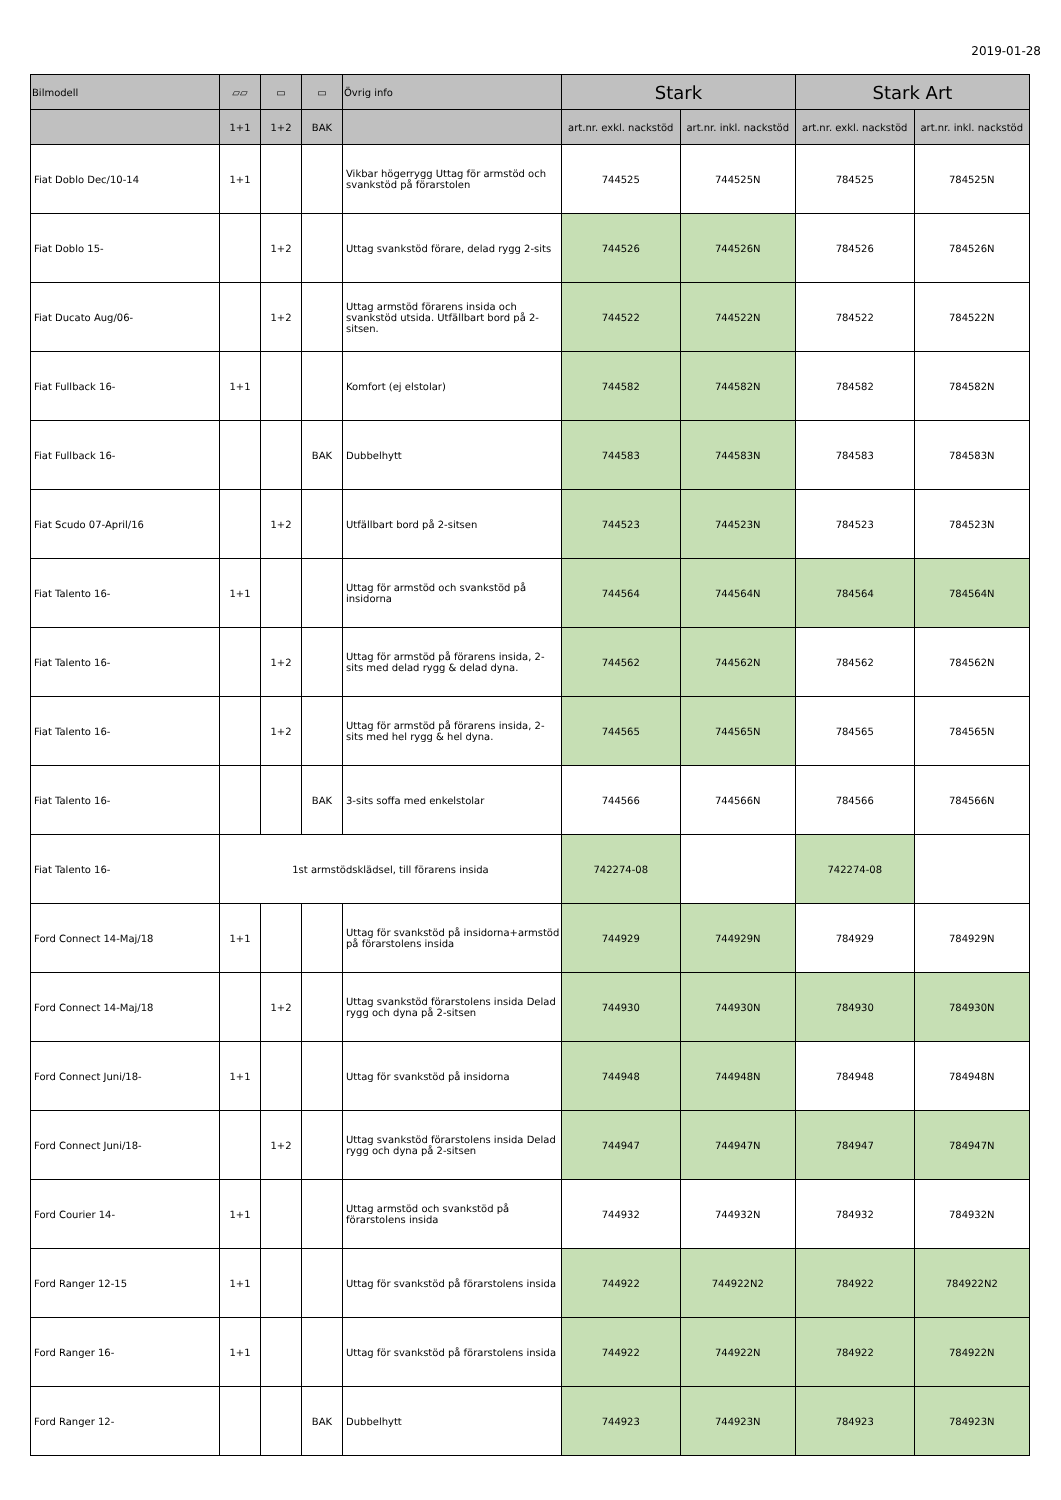2019-01-28
| Bilmodell | ▱▱ | ▭ | ▭ | Övrig info | Stark | | Stark Art | |
| --- | --- | --- | --- | --- | --- | --- | --- | --- |
| | 1+1 | 1+2 | BAK | | art.nr. exkl. nackstöd | art.nr. inkl. nackstöd | art.nr. exkl. nackstöd | art.nr. inkl. nackstöd |
| Fiat Doblo Dec/10-14 | 1+1 | | | Vikbar högerrygg Uttag för armstöd och svankstöd på förarstolen | 744525 | 744525N | 784525 | 784525N |
| Fiat Doblo 15- | | 1+2 | | Uttag svankstöd förare, delad rygg 2-sits | 744526 | 744526N | 784526 | 784526N |
| Fiat Ducato Aug/06- | | 1+2 | | Uttag armstöd förarens insida och svankstöd utsida. Utfällbart bord på 2-sitsen. | 744522 | 744522N | 784522 | 784522N |
| Fiat Fullback 16- | 1+1 | | | Komfort (ej elstolar) | 744582 | 744582N | 784582 | 784582N |
| Fiat Fullback 16- | | | BAK | Dubbelhytt | 744583 | 744583N | 784583 | 784583N |
| Fiat Scudo 07-April/16 | | 1+2 | | Utfällbart bord på 2-sitsen | 744523 | 744523N | 784523 | 784523N |
| Fiat Talento 16- | 1+1 | | | Uttag för armstöd och svankstöd på insidorna | 744564 | 744564N | 784564 | 784564N |
| Fiat Talento 16- | | 1+2 | | Uttag för armstöd på förarens insida, 2-sits med delad rygg & delad dyna. | 744562 | 744562N | 784562 | 784562N |
| Fiat Talento 16- | | 1+2 | | Uttag för armstöd på förarens insida, 2-sits med hel rygg & hel dyna. | 744565 | 744565N | 784565 | 784565N |
| Fiat Talento 16- | | | BAK | 3-sits soffa med enkelstolar | 744566 | 744566N | 784566 | 784566N |
| Fiat Talento 16- | 1st armstödsklädsel, till förarens insida | | | | 742274-08 | | 742274-08 | |
| Ford Connect 14-Maj/18 | 1+1 | | | Uttag för svankstöd på insidorna+armstöd på förarstolens insida | 744929 | 744929N | 784929 | 784929N |
| Ford Connect 14-Maj/18 | | 1+2 | | Uttag svankstöd förarstolens insida Delad rygg och dyna på 2-sitsen | 744930 | 744930N | 784930 | 784930N |
| Ford Connect Juni/18- | 1+1 | | | Uttag för svankstöd på insidorna | 744948 | 744948N | 784948 | 784948N |
| Ford Connect Juni/18- | | 1+2 | | Uttag svankstöd förarstolens insida Delad rygg och dyna på 2-sitsen | 744947 | 744947N | 784947 | 784947N |
| Ford Courier 14- | 1+1 | | | Uttag armstöd och svankstöd på förarstolens insida | 744932 | 744932N | 784932 | 784932N |
| Ford Ranger 12-15 | 1+1 | | | Uttag för svankstöd på förarstolens insida | 744922 | 744922N2 | 784922 | 784922N2 |
| Ford Ranger 16- | 1+1 | | | Uttag för svankstöd på förarstolens insida | 744922 | 744922N | 784922 | 784922N |
| Ford Ranger 12- | | | BAK | Dubbelhytt | 744923 | 744923N | 784923 | 784923N |